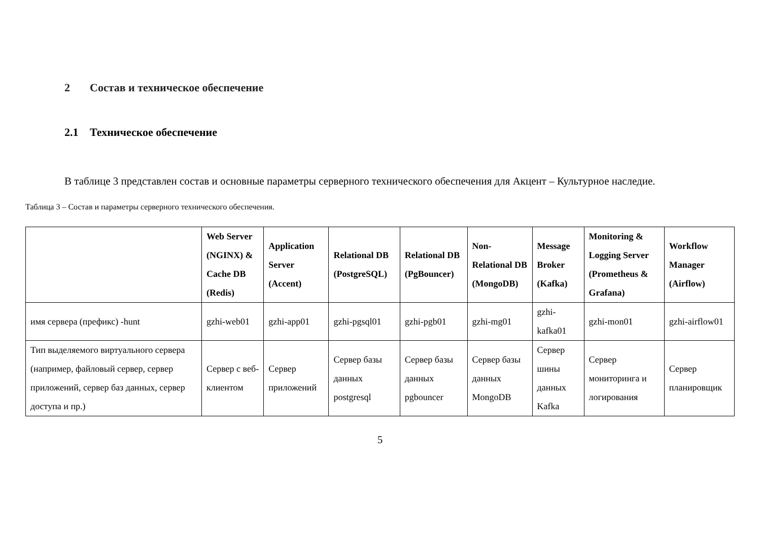2 Состав и техническое обеспечение
2.1 Техническое обеспечение
В таблице 3 представлен состав и основные параметры серверного технического обеспечения для Акцент – Культурное наследие.
Таблица 3 – Состав и параметры серверного технического обеспечения.
| | Web Server (NGINX) & Cache DB (Redis) | Application Server (Accent) | Relational DB (PostgreSQL) | Relational DB (PgBouncer) | Non-Relational DB (MongoDB) | Message Broker (Kafka) | Monitoring & Logging Server (Prometheus & Grafana) | Workflow Manager (Airflow) |
| --- | --- | --- | --- | --- | --- | --- | --- | --- |
| имя сервера (префикс) -hunt | gzhi-web01 | gzhi-app01 | gzhi-pgsql01 | gzhi-pgb01 | gzhi-mg01 | gzhi-kafka01 | gzhi-mon01 | gzhi-airflow01 |
| Тип выделяемого виртуального сервера (например, файловый сервер, сервер приложений, сервер баз данных, сервер доступа и пр.) | Сервер с веб-клиентом | Сервер приложений | Сервер базы данных postgresql | Сервер базы данных pgbouncer | Сервер базы данных MongoDB | Сервер шины данных Kafka | Сервер мониторинга и логирования | Сервер планировщик |
5